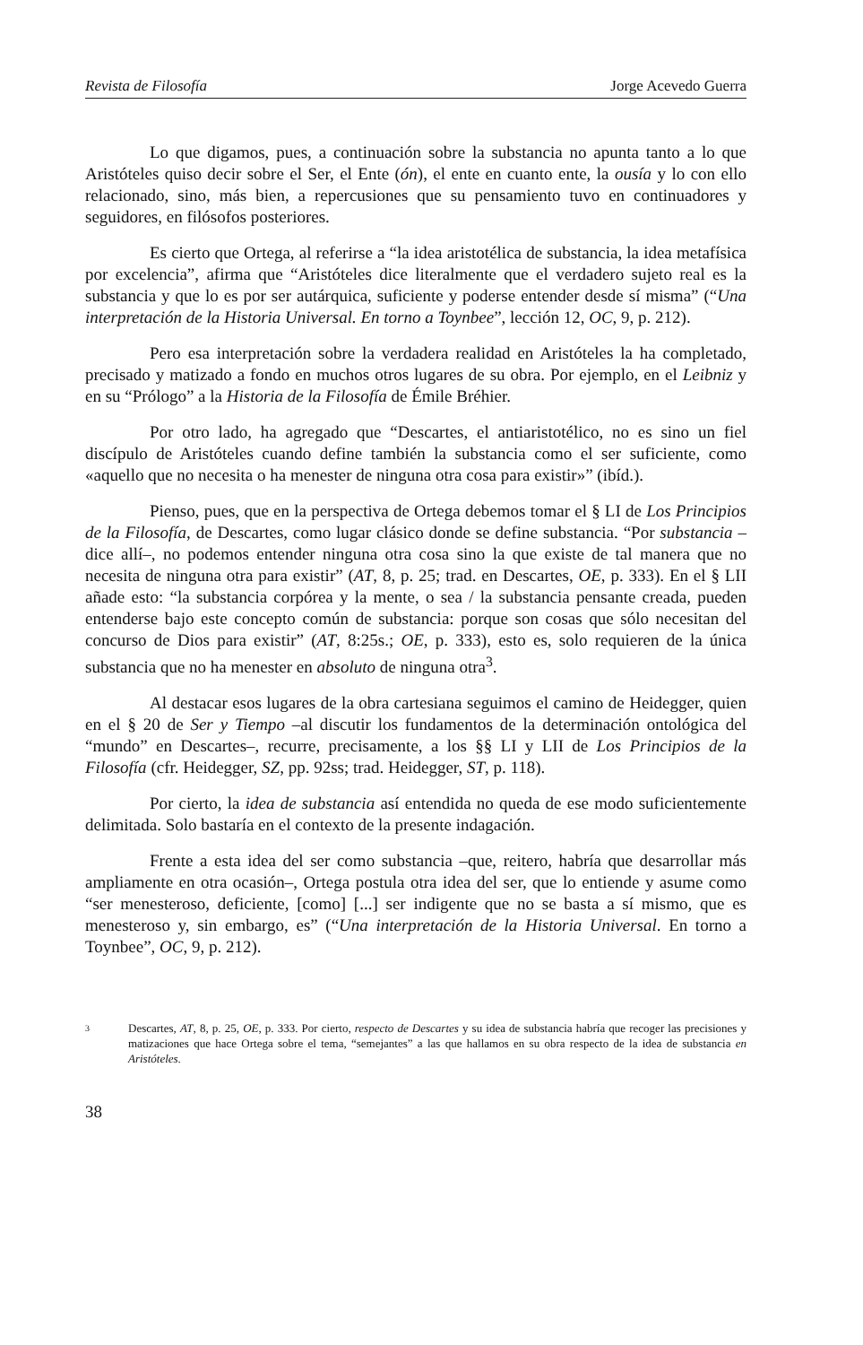Revista de Filosofía Jorge Acevedo Guerra
Lo que digamos, pues, a continuación sobre la substancia no apunta tanto a lo que Aristóteles quiso decir sobre el Ser, el Ente (ón), el ente en cuanto ente, la ousía y lo con ello relacionado, sino, más bien, a repercusiones que su pensamiento tuvo en continuadores y seguidores, en filósofos posteriores.
Es cierto que Ortega, al referirse a “la idea aristotélica de substancia, la idea metafísica por excelencia”, afirma que “Aristóteles dice literalmente que el verdadero sujeto real es la substancia y que lo es por ser autárquica, suficiente y poderse entender desde sí misma” (“Una interpretación de la Historia Universal. En torno a Toynbee”, lección 12, OC, 9, p. 212).
Pero esa interpretación sobre la verdadera realidad en Aristóteles la ha completado, precisado y matizado a fondo en muchos otros lugares de su obra. Por ejemplo, en el Leibniz y en su “Prólogo” a la Historia de la Filosofía de Émile Bréhier.
Por otro lado, ha agregado que “Descartes, el antiaristotélico, no es sino un fiel discípulo de Aristóteles cuando define también la substancia como el ser suficiente, como «aquello que no necesita o ha menester de ninguna otra cosa para existir»” (ibíd.).
Pienso, pues, que en la perspectiva de Ortega debemos tomar el § LI de Los Principios de la Filosofía, de Descartes, como lugar clásico donde se define substancia. “Por substancia –dice allí–, no podemos entender ninguna otra cosa sino la que existe de tal manera que no necesita de ninguna otra para existir” (AT, 8, p. 25; trad. en Descartes, OE, p. 333). En el § LII añade esto: “la substancia corpórea y la mente, o sea / la substancia pensante creada, pueden entenderse bajo este concepto común de substancia: porque son cosas que sólo necesitan del concurso de Dios para existir” (AT, 8:25s.; OE, p. 333), esto es, solo requieren de la única substancia que no ha menester en absoluto de ninguna otra<sup>3</sup>.
Al destacar esos lugares de la obra cartesiana seguimos el camino de Heidegger, quien en el § 20 de Ser y Tiempo –al discutir los fundamentos de la determinación ontológica del “mundo” en Descartes–, recurre, precisamente, a los §§ LI y LII de Los Principios de la Filosofía (cfr. Heidegger, SZ, pp. 92ss; trad. Heidegger, ST, p. 118).
Por cierto, la idea de substancia así entendida no queda de ese modo suficientemente delimitada. Solo bastaría en el contexto de la presente indagación.
Frente a esta idea del ser como substancia –que, reitero, habría que desarrollar más ampliamente en otra ocasión–, Ortega postula otra idea del ser, que lo entiende y asume como “ser menesteroso, deficiente, [como] [...] ser indigente que no se basta a sí mismo, que es menesteroso y, sin embargo, es” (“Una interpretación de la Historia Universal. En torno a Toynbee”, OC, 9, p. 212).
3 Descartes, AT, 8, p. 25, OE, p. 333. Por cierto, respecto de Descartes y su idea de substancia habría que recoger las precisiones y matizaciones que hace Ortega sobre el tema, “semejantes” a las que hallamos en su obra respecto de la idea de substancia en Aristóteles.
38